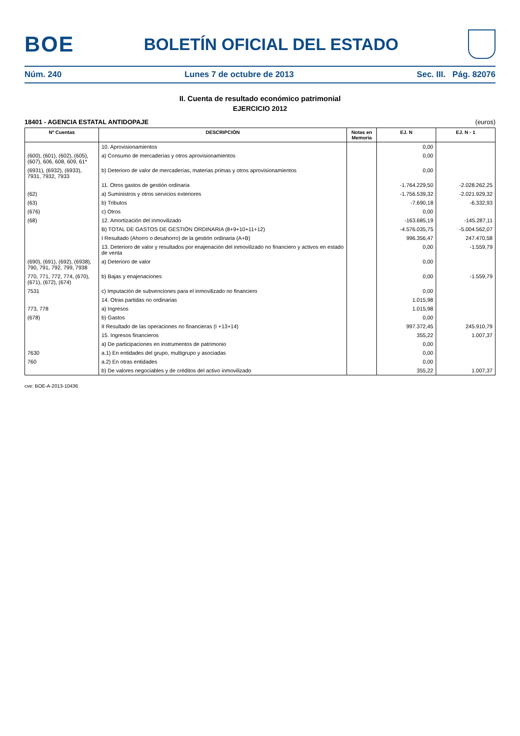BOE
BOLETÍN OFICIAL DEL ESTADO
Núm. 240 Lunes 7 de octubre de 2013 Sec. III. Pág. 82076
II. Cuenta de resultado económico patrimonial
EJERCICIO 2012
18401 - AGENCIA ESTATAL ANTIDOPAJE (euros)
| Nº Cuentas | DESCRIPCIÓN | Notas en Memoria | EJ. N | EJ. N - 1 |
| --- | --- | --- | --- | --- |
| | 10. Aprovisionamientos | | 0,00 | |
| (600), (601), (602), (605), (607), 606, 608, 609, 61* | a) Consumo de mercaderías y otros aprovisionamientos | | 0,00 | |
| (6931), (6932), (6933), 7931, 7932, 7933 | b) Deterioro de valor de mercaderías, materias primas y otros aprovisionamientos | | 0,00 | |
| | 11. Otros gastos de gestión ordinaria | | -1.764.229,50 | -2.028.262,25 |
| (62) | a) Suministros y otros servicios exteriores | | -1.756.539,32 | -2.021.929,32 |
| (63) | b) Tributos | | -7.690,18 | -6.332,93 |
| (676) | c) Otros | | 0,00 | |
| (68) | 12. Amortización del inmovilizado | | -163.685,19 | -145.287,11 |
| | B) TOTAL DE GASTOS DE GESTIÓN ORDINARIA (8+9+10+11+12) | | -4.576.035,75 | -5.004.562,07 |
| | I Resultado (Ahorro o desahorro) de la gestión ordinaria (A+B) | | 996.356,47 | 247.470,58 |
| | 13. Deterioro de valor y resultados por enajenación del inmovilizado no financiero y activos en estado de venta | | 0,00 | -1.559,79 |
| (690), (691), (692), (6938), 790, 791, 792, 799, 7938 | a) Deterioro de valor | | 0,00 | |
| 770, 771, 772, 774, (670), (671), (672), (674) | b) Bajas y enajenaciones | | 0,00 | -1.559,79 |
| 7531 | c) Imputación de subvenciones para el inmovilizado no financiero | | 0,00 | |
| | 14. Otras partidas no ordinarias | | 1.015,98 | |
| 773, 778 | a) Ingresos | | 1.015,98 | |
| (678) | b) Gastos | | 0,00 | |
| | II Resultado de las operaciones no financieras (I +13+14) | | 997.372,45 | 245.910,79 |
| | 15. Ingresos financieros | | 355,22 | 1.007,37 |
| | a) De participaciones en instrumentos de patrimonio | | 0,00 | |
| 7630 | a.1) En entidades del grupo, multigrupo y asociadas | | 0,00 | |
| 760 | a.2) En otras entidades | | 0,00 | |
| | b) De valores negociables y de créditos del activo inmovilizado | | 355,22 | 1.007,37 |
cve: BOE-A-2013-10436